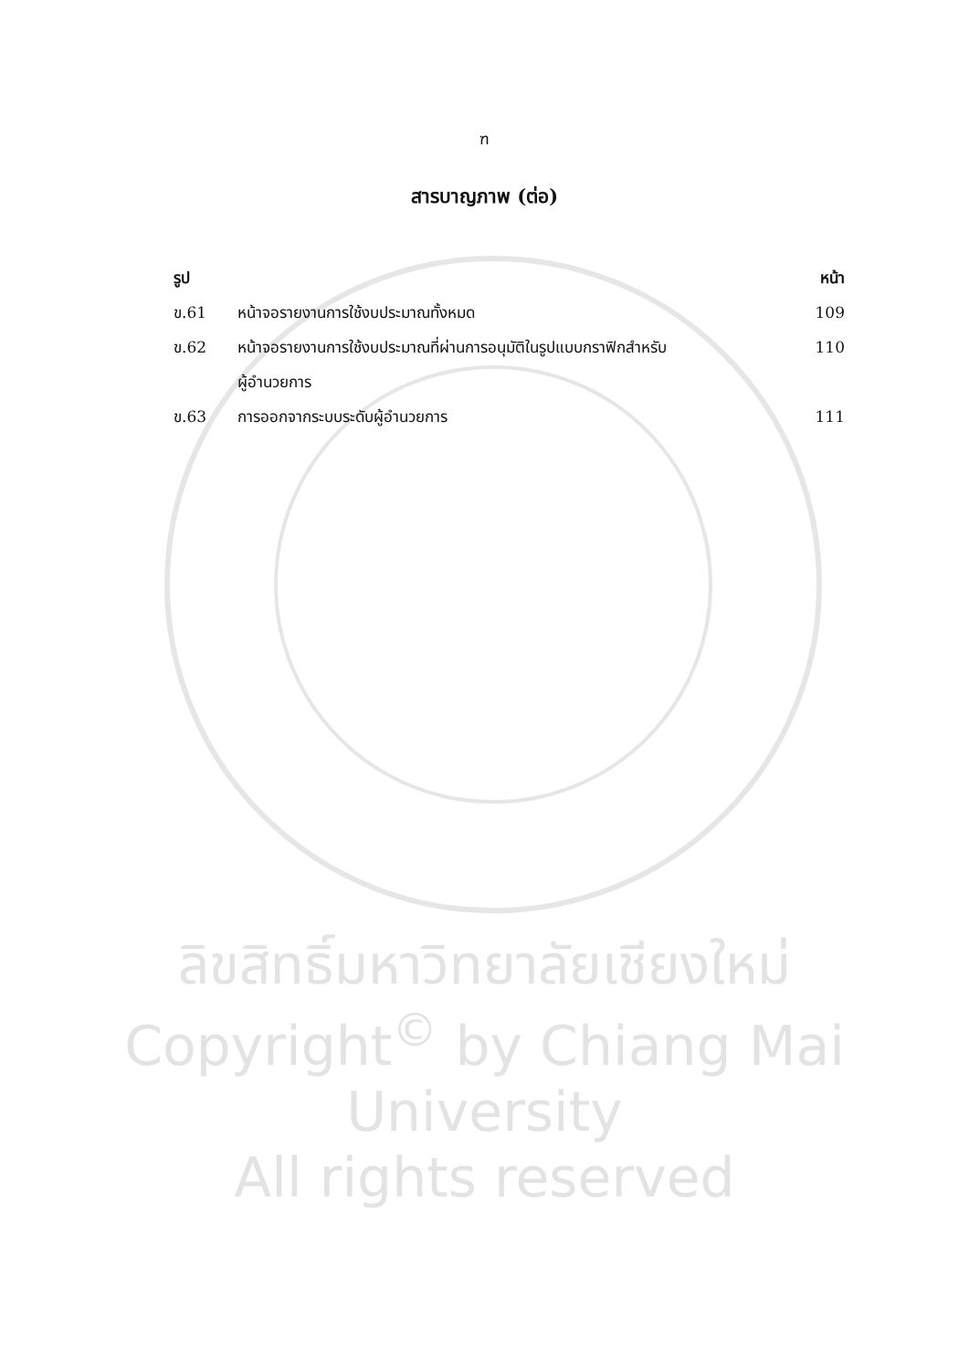ฑ
สารบาญภาพ (ต่อ)
รูป หน้า
ข.61 หน้าจอรายงานการใช้งบประมาณทั้งหมด 109
ข.62 หน้าจอรายงานการใช้งบประมาณที่ผ่านการอนุมัติในรูปแบบกราฟิกสำหรับ
ผู้อำนวยการ 110
ข.63 การออกจากระบบระดับผู้อำนวยการ 111
ลิขสิทธิ์มหาวิทยาลัยเชียงใหม่
Copyright<sup>©</sup> by Chiang Mai University
All rights reserved